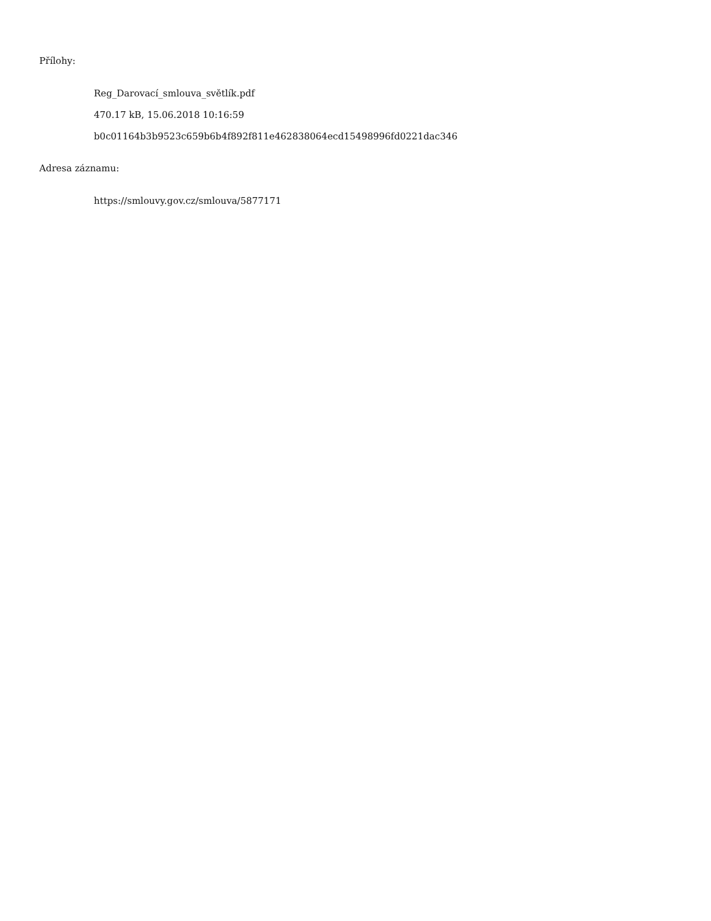Přílohy:
Reg_Darovací_smlouva_světlík.pdf
470.17 kB, 15.06.2018 10:16:59
b0c01164b3b9523c659b6b4f892f811e462838064ecd15498996fd0221dac346
Adresa záznamu:
https://smlouvy.gov.cz/smlouva/5877171